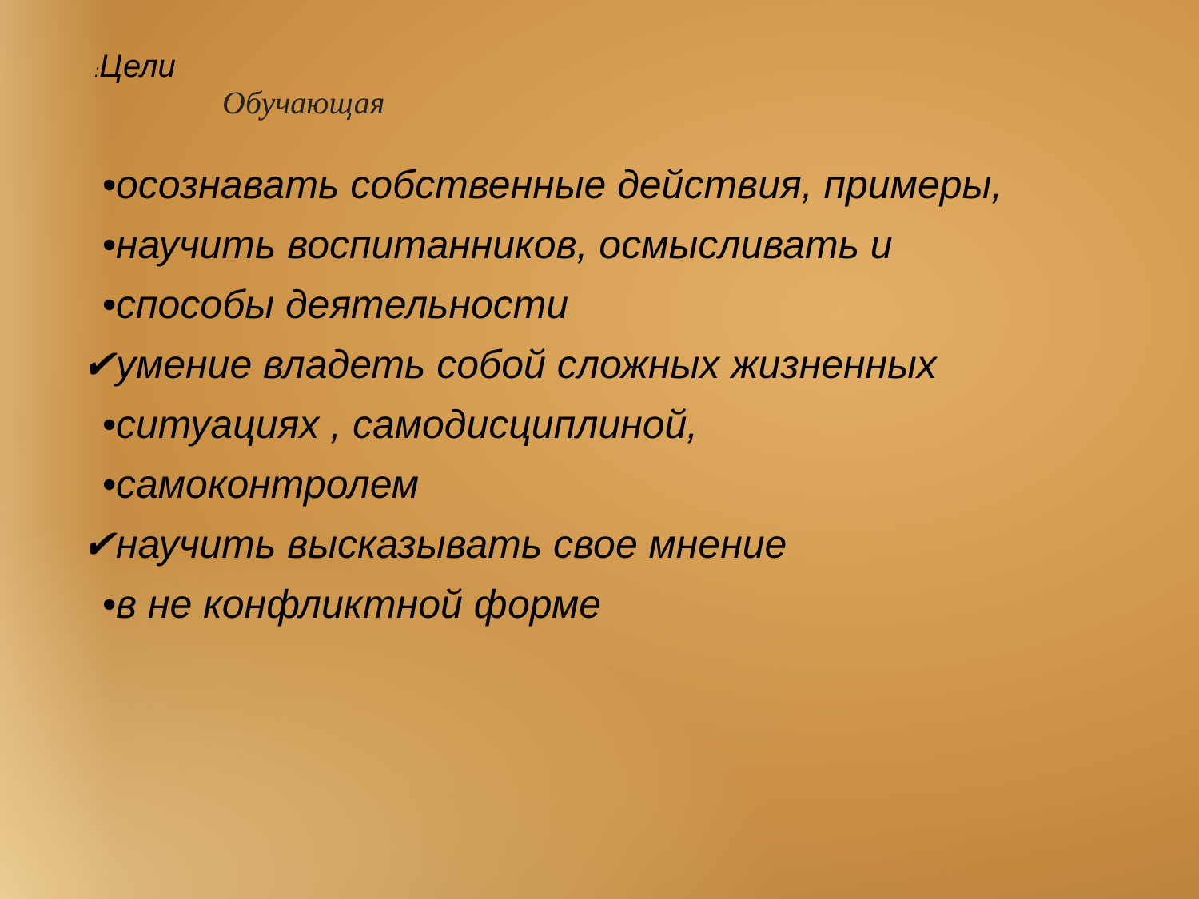: Цели
Обучающая
• осознавать собственные действия, примеры,
• научить воспитанников, осмысливать и
• способы деятельности
✔ умение владеть собой сложных жизненных
• ситуациях , самодисциплиной,
• самоконтролем
✔ научить высказывать свое мнение
• в не конфликтной форме